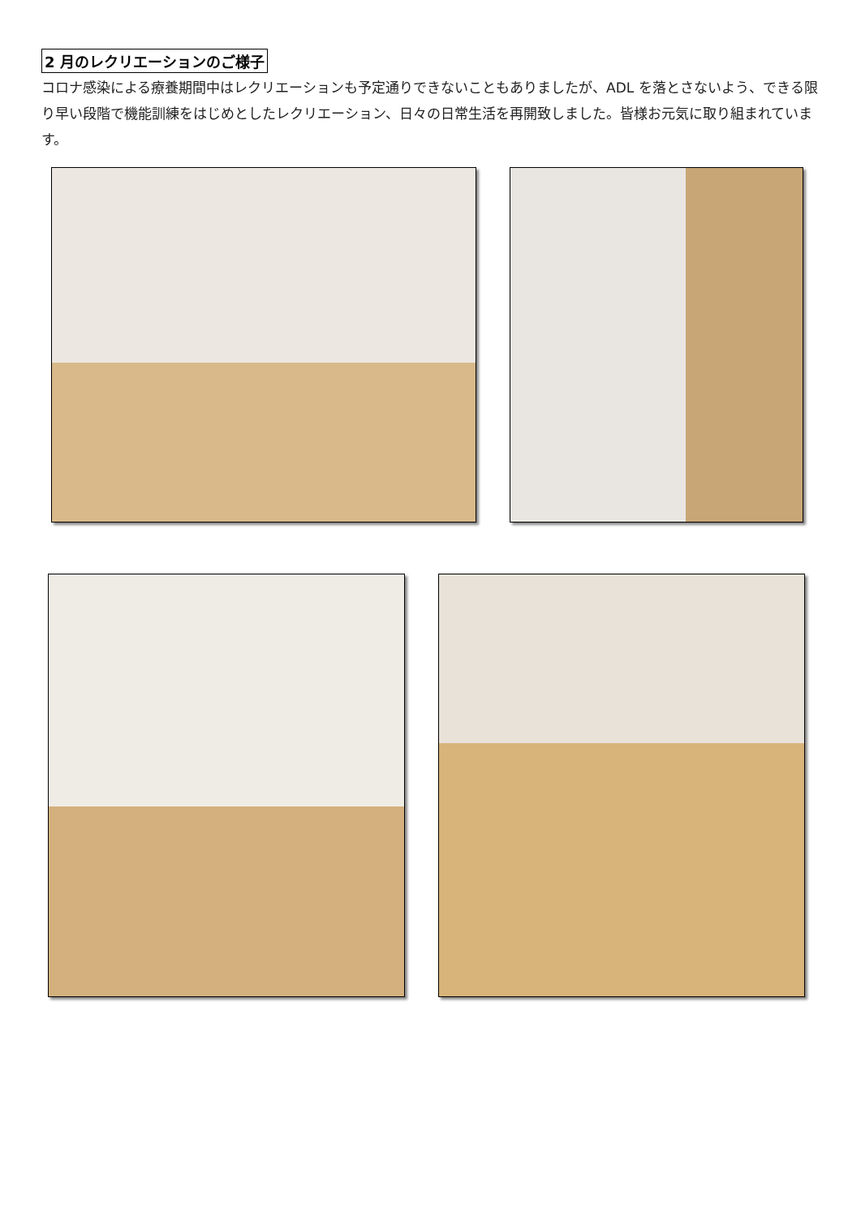2 月のレクリエーションのご様子
コロナ感染による療養期間中はレクリエーションも予定通りできないこともありましたが、ADL を落とさないよう、できる限り早い段階で機能訓練をはじめとしたレクリエーション、日々の日常生活を再開致しました。皆様お元気に取り組まれています。